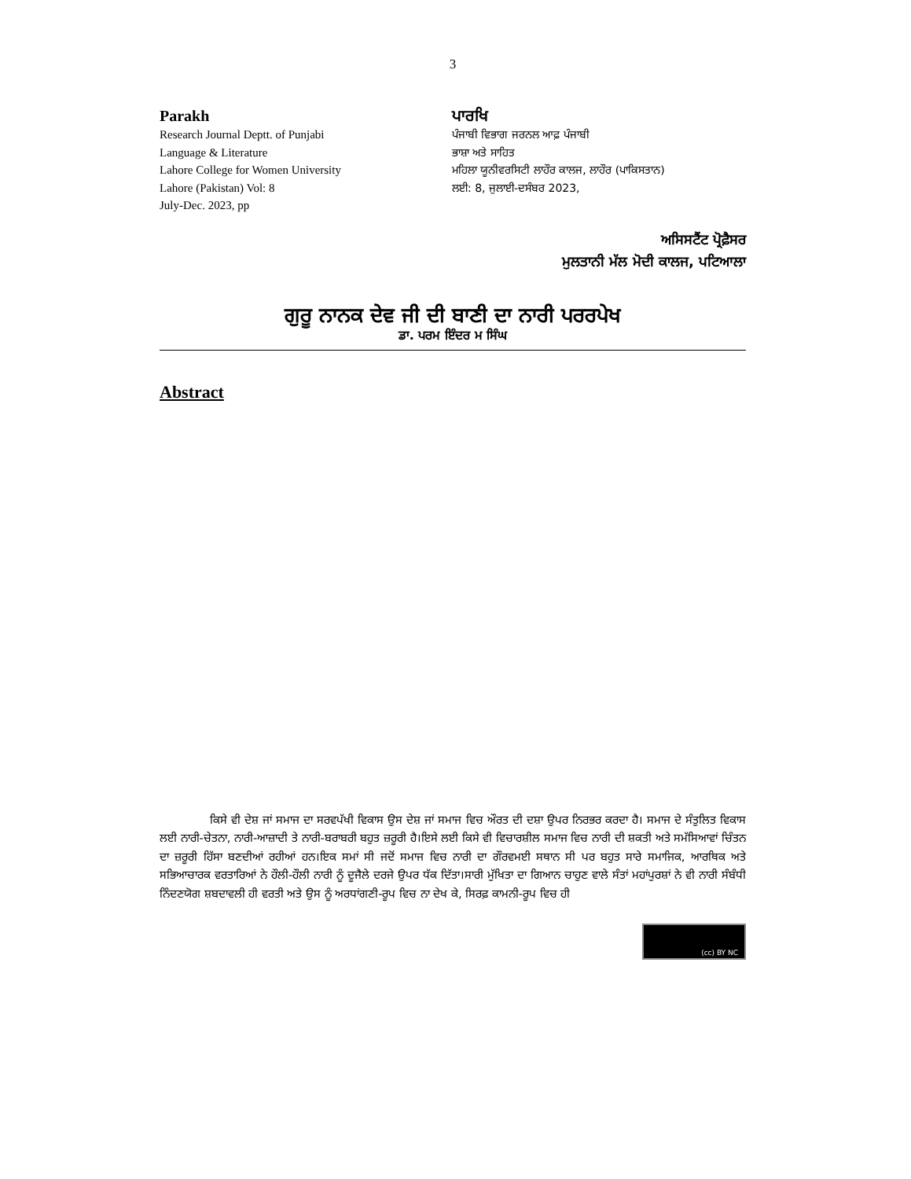3
Parakh
Research Journal Deptt. of Punjabi
Language & Literature
Lahore College for Women University
Lahore (Pakistan) Vol: 8
July-Dec. 2023, pp
ਪਾਰਖਿ
ਪੰਜਾਬੀ ਵਿਭਾਗ ਜਰਨਲ ਆਫ਼ ਪੰਜਾਬੀ
ਭਾਸ਼ਾ ਅਤੇ ਸਾਹਿਤ
ਮਹਿਲਾ ਯੂਨੀਵਰਸਿਟੀ ਲਾਹੌਰ ਕਾਲਜ, ਲਾਹੌਰ (ਪਾਕਿਸਤਾਨ)
ਲਈ: 8, ਜੁਲਾਈ-ਦਸੰਬਰ 2023,
ਅਸਿਸਟੈਂਟ ਪ੍ਰੋਫ਼ੈਸਰ
ਮੁਲਤਾਨੀ ਮੱਲ ਮੋਦੀ ਕਾਲਜ, ਪਟਿਆਲਾ
ਗੁਰੂ ਨਾਨਕ ਦੇਵ ਜੀ ਦੀ ਬਾਣੀ ਦਾ ਨਾਰੀ ਪਰਰਪੇਖ
ਡਾ. ਪਰਮ ਇੰਦਰ ਮ ਸਿੰਘ
Abstract
ਕਿਸੇ ਵੀ ਦੇਸ਼ ਜਾਂ ਸਮਾਜ ਦਾ ਸਰਵਪੱਖੀ ਵਿਕਾਸ ਉਸ ਦੇਸ਼ ਜਾਂ ਸਮਾਜ ਵਿਚ ਔਰਤ ਦੀ ਦਸ਼ਾ ਉਪਰ ਨਿਰਭਰ ਕਰਦਾ ਹੈ। ਸਮਾਜ ਦੇ ਸੰਤੁਲਿਤ ਵਿਕਾਸ ਲਈ ਨਾਰੀ-ਚੇਤਨਾ, ਨਾਰੀ-ਆਜ਼ਾਦੀ ਤੇ ਨਾਰੀ-ਬਰਾਬਰੀ ਬਹੁਤ ਜ਼ਰੂਰੀ ਹੈ।ਇਸੇ ਲਈ ਕਿਸੇ ਵੀ ਵਿਚਾਰਸ਼ੀਲ ਸਮਾਜ ਵਿਚ ਨਾਰੀ ਦੀ ਸ਼ਕਤੀ ਅਤੇ ਸਮੱਸਿਆਵਾਂ ਚਿੰਤਨ ਦਾ ਜ਼ਰੂਰੀ ਹਿੱਸਾ ਬਣਦੀਆਂ ਰਹੀਆਂ ਹਨ।ਇਕ ਸਮਾਂ ਸੀ ਜਦੋਂ ਸਮਾਜ ਵਿਚ ਨਾਰੀ ਦਾ ਗੌਰਵਮਈ ਸਥਾਨ ਸੀ ਪਰ ਬਹੁਤ ਸਾਰੇ ਸਮਾਜਿਕ, ਆਰਥਿਕ ਅਤੇ ਸਭਿਆਚਾਰਕ ਵਰਤਾਰਿਆਂ ਨੇ ਹੌਲੀ-ਹੌਲੀ ਨਾਰੀ ਨੂੰ ਦੂਜੈਲੇ ਦਰਜੇ ਉਪਰ ਧੱਕ ਦਿੱਤਾ।ਸਾਰੀ ਮੁੱਖਿਤਾ ਦਾ ਗਿਆਨ ਚਾਹੁਣ ਵਾਲੇ ਸੰਤਾਂ ਮਹਾਂਪੁਰਸ਼ਾਂ ਨੇ ਵੀ ਨਾਰੀ ਸੰਬੰਧੀ ਨਿੰਦਣਯੋਗ ਸ਼ਬਦਾਵਲੀ ਹੀ ਵਰਤੀ ਅਤੇ ਉਸ ਨੂੰ ਅਰਧਾਂਗਣੀ-ਰੂਪ ਵਿਚ ਨਾ ਦੇਖ ਕੇ, ਸਿਰਫ਼ ਕਾਮਨੀ-ਰੂਪ ਵਿਚ ਹੀ
(cc) BY NC